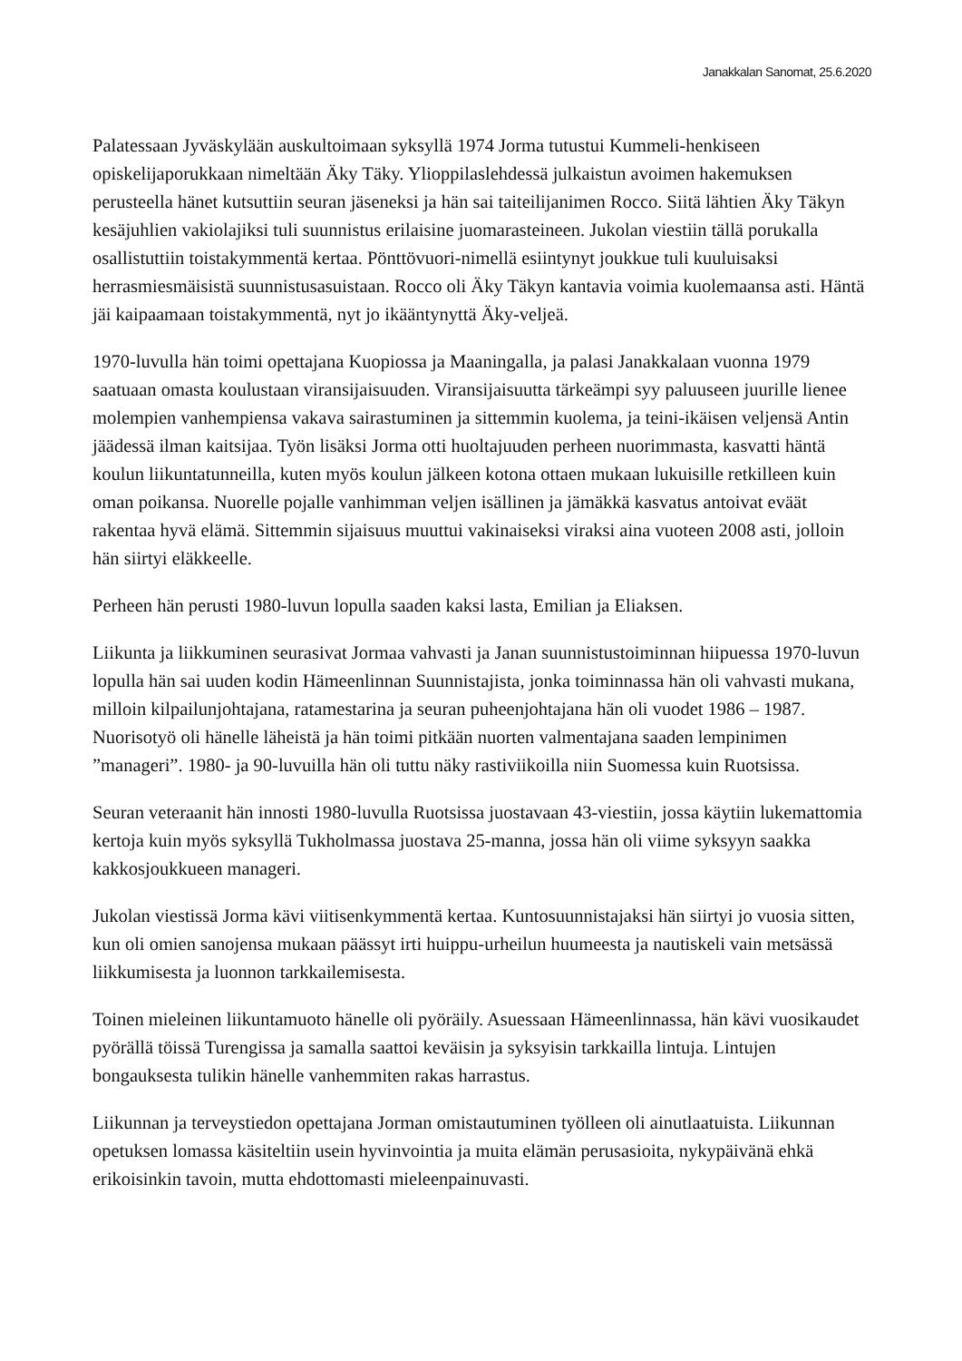Janakkalan Sanomat, 25.6.2020
Palatessaan Jyväskylään auskultoimaan syksyllä 1974 Jorma tutustui Kummeli-henkiseen opiskelijaporukkaan nimeltään Äky Täky. Ylioppilaslehdessä julkaistun avoimen hakemuksen perusteella hänet kutsuttiin seuran jäseneksi ja hän sai taiteilijanimen Rocco. Siitä lähtien Äky Täkyn kesäjuhlien vakiolajiksi tuli suunnistus erilaisine juomarasteineen. Jukolan viestiin tällä porukalla osallistuttiin toistakymmentä kertaa. Pönttövuori-nimellä esiintynyt joukkue tuli kuuluisaksi herrasmiesmäisistä suunnistusasuistaan. Rocco oli Äky Täkyn kantavia voimia kuolemaansa asti. Häntä jäi kaipaamaan toistakymmentä, nyt jo ikääntynyttä Äky-veljeä.
1970-luvulla hän toimi opettajana Kuopiossa ja Maaningalla, ja palasi Janakkalaan vuonna 1979 saatuaan omasta koulustaan viransijaisuuden. Viransijaisuutta tärkeämpi syy paluuseen juurille lienee molempien vanhempiensa vakava sairastuminen ja sittemmin kuolema, ja teini-ikäisen veljensä Antin jäädessä ilman kaitsijaa. Työn lisäksi Jorma otti huoltajuuden perheen nuorimmasta, kasvatti häntä koulun liikuntatunneilla, kuten myös koulun jälkeen kotona ottaen mukaan lukuisille retkilleen kuin oman poikansa. Nuorelle pojalle vanhimman veljen isällinen ja jämäkkä kasvatus antoivat eväät rakentaa hyvä elämä. Sittemmin sijaisuus muuttui vakinaiseksi viraksi aina vuoteen 2008 asti, jolloin hän siirtyi eläkkeelle.
Perheen hän perusti 1980-luvun lopulla saaden kaksi lasta, Emilian ja Eliaksen.
Liikunta ja liikkuminen seurasivat Jormaa vahvasti ja Janan suunnistustoiminnan hiipuessa 1970-luvun lopulla hän sai uuden kodin Hämeenlinnan Suunnistajista, jonka toiminnassa hän oli vahvasti mukana, milloin kilpailunjohtajana, ratamestarina ja seuran puheenjohtajana hän oli vuodet 1986 – 1987. Nuorisotyö oli hänelle läheistä ja hän toimi pitkään nuorten valmentajana saaden lempinimen ”manageri”. 1980- ja 90-luvuilla hän oli tuttu näky rastiviikoilla niin Suomessa kuin Ruotsissa.
Seuran veteraanit hän innosti 1980-luvulla Ruotsissa juostavaan 43-viestiin, jossa käytiin lukemattomia kertoja kuin myös syksyllä Tukholmassa juostava 25-manna, jossa hän oli viime syksyyn saakka kakkosjoukkueen manageri.
Jukolan viestissä Jorma kävi viitisenkymmentä kertaa. Kuntosuunnistajaksi hän siirtyi jo vuosia sitten, kun oli omien sanojensa mukaan päässyt irti huippu-urheilun huumeesta ja nautiskeli vain metsässä liikkumisesta ja luonnon tarkkailemisesta.
Toinen mieleinen liikuntamuoto hänelle oli pyöräily. Asuessaan Hämeenlinnassa, hän kävi vuosikaudet pyörällä töissä Turengissa ja samalla saattoi keväisin ja syksyisin tarkkailla lintuja. Lintujen bongauksesta tulikin hänelle vanhemmiten rakas harrastus.
Liikunnan ja terveystiedon opettajana Jorman omistautuminen työlleen oli ainutlaatuista. Liikunnan opetuksen lomassa käsiteltiin usein hyvinvointia ja muita elämän perusasioita, nykypäivänä ehkä erikoisinkin tavoin, mutta ehdottomasti mieleenpainuvasti.